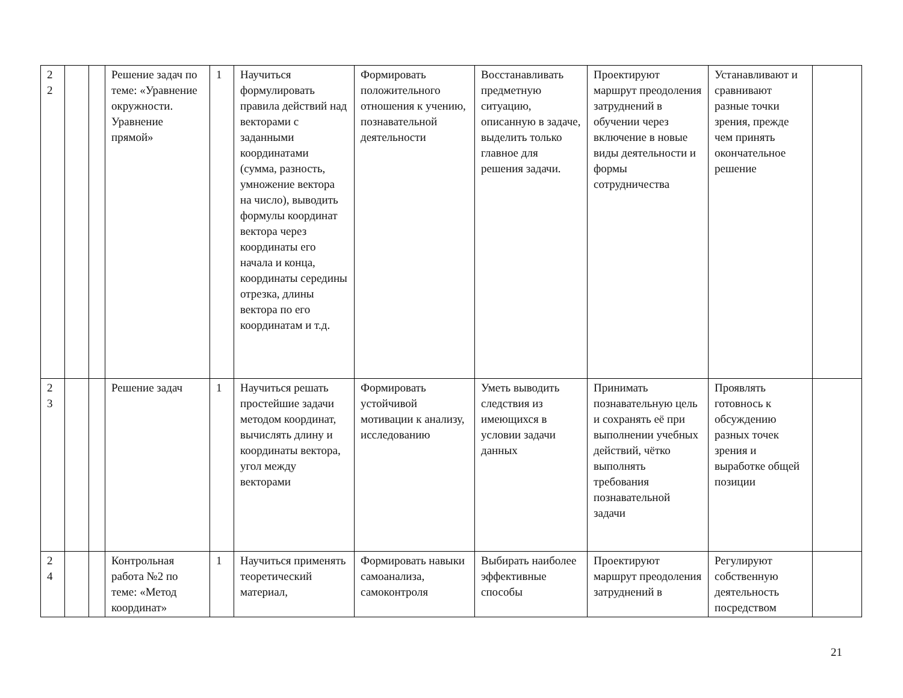| 2 2 | | | Решение задач по теме: «Уравнение окружности. Уравнение прямой» | 1 | Научиться формулировать правила действий над векторами с заданными координатами (сумма, разность, умножение вектора на число), выводить формулы координат вектора через координаты его начала и конца, координаты середины отрезка, длины вектора по его координатам и т.д. | Формировать положительного отношения к учению, познавательной деятельности | Восстанавливать предметную ситуацию, описанную в задаче, выделить только главное для решения задачи. | Проектируют маршрут преодоления затруднений в обучении через включение в новые виды деятельности и формы сотрудничества | Устанавливают и сравнивают разные точки зрения, прежде чем принять окончательное решение | |
| 2 3 | | | Решение задач | 1 | Научиться решать простейшие задачи методом координат, вычислять длину и координаты вектора, угол между векторами | Формировать устойчивой мотивации к анализу, исследованию | Уметь выводить следствия из имеющихся в условии задачи данных | Принимать познавательную цель и сохранять её при выполнении учебных действий, чётко выполнять требования познавательной задачи | Проявлять готовнось к обсуждению разных точек зрения и выработке общей позиции | |
| 2 4 | | | Контрольная работа №2 по теме: «Метод координат» | 1 | Научиться применять теоретический материал, | Формировать навыки самоанализа, самоконтроля | Выбирать наиболее эффективные способы | Проектируют маршрут преодоления затруднений в | Регулируют собственную деятельность посредством | |
21